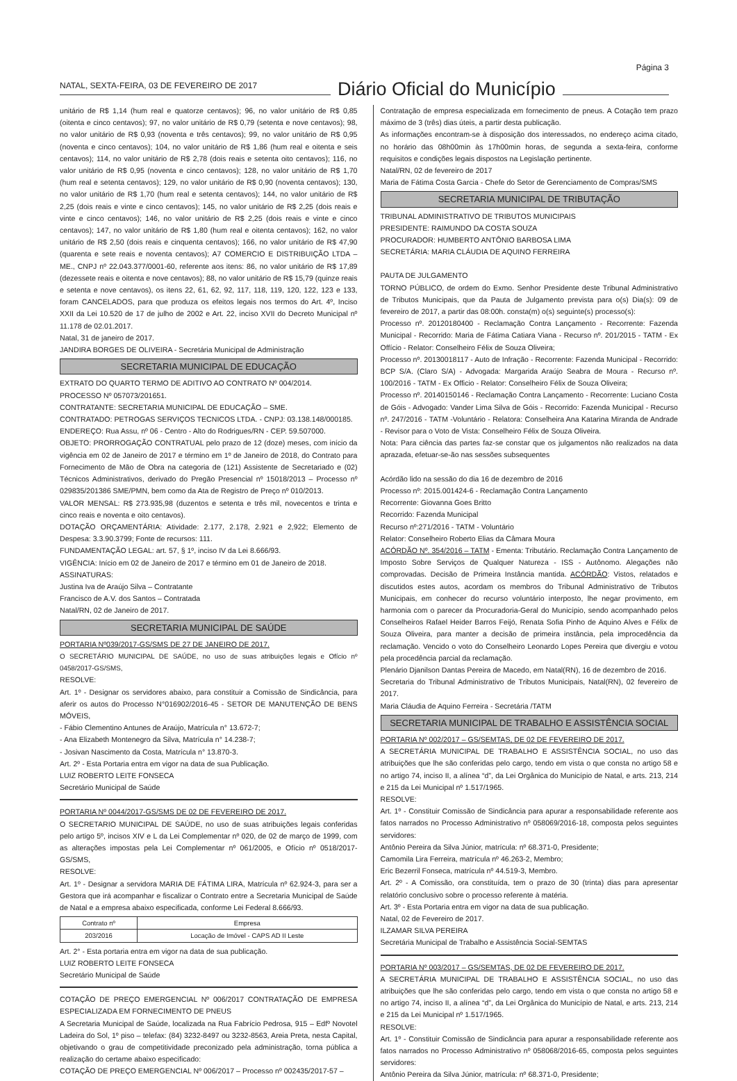NATAL, SEXTA-FEIRA, 03 DE FEVEREIRO DE 2017 Diário Oficial do Município Página 3
unitário de R$ 1,14 (hum real e quatorze centavos); 96, no valor unitário de R$ 0,85 (oitenta e cinco centavos); 97, no valor unitário de R$ 0,79 (setenta e nove centavos); 98, no valor unitário de R$ 0,93 (noventa e três centavos); 99, no valor unitário de R$ 0,95 (noventa e cinco centavos); 104, no valor unitário de R$ 1,86 (hum real e oitenta e seis centavos); 114, no valor unitário de R$ 2,78 (dois reais e setenta oito centavos); 116, no valor unitário de R$ 0,95 (noventa e cinco centavos); 128, no valor unitário de R$ 1,70 (hum real e setenta centavos); 129, no valor unitário de R$ 0,90 (noventa centavos); 130, no valor unitário de R$ 1,70 (hum real e setenta centavos); 144, no valor unitário de R$ 2,25 (dois reais e vinte e cinco centavos); 145, no valor unitário de R$ 2,25 (dois reais e vinte e cinco centavos); 146, no valor unitário de R$ 2,25 (dois reais e vinte e cinco centavos); 147, no valor unitário de R$ 1,80 (hum real e oitenta centavos); 162, no valor unitário de R$ 2,50 (dois reais e cinquenta centavos); 166, no valor unitário de R$ 47,90 (quarenta e sete reais e noventa centavos); A7 COMERCIO E DISTRIBUIÇÃO LTDA – ME., CNPJ nº 22.043.377/0001-60, referente aos itens: 86, no valor unitário de R$ 17,89 (dezessete reais e oitenta e nove centavos); 88, no valor unitário de R$ 15,79 (quinze reais e setenta e nove centavos), os itens 22, 61, 62, 92, 117, 118, 119, 120, 122, 123 e 133, foram CANCELADOS, para que produza os efeitos legais nos termos do Art. 4º, Inciso XXII da Lei 10.520 de 17 de julho de 2002 e Art. 22, inciso XVII do Decreto Municipal nº 11.178 de 02.01.2017.
Natal, 31 de janeiro de 2017.
JANDIRA BORGES DE OLIVEIRA - Secretária Municipal de Administração
SECRETARIA MUNICIPAL DE EDUCAÇÃO
EXTRATO DO QUARTO TERMO DE ADITIVO AO CONTRATO Nº 004/2014.
PROCESSO Nº 057073/201651.
CONTRATANTE: SECRETARIA MUNICIPAL DE EDUCAÇÃO – SME.
CONTRATADO: PETROGAS SERVIÇOS TECNICOS LTDA. - CNPJ: 03.138.148/000185.
ENDEREÇO: Rua Assu, nº 06 - Centro - Alto do Rodrigues/RN - CEP. 59.507000.
OBJETO: PRORROGAÇÃO CONTRATUAL pelo prazo de 12 (doze) meses, com início da vigência em 02 de Janeiro de 2017 e término em 1º de Janeiro de 2018, do Contrato para Fornecimento de Mão de Obra na categoria de (121) Assistente de Secretariado e (02) Técnicos Administrativos, derivado do Pregão Presencial nº 15018/2013 – Processo nº 029835/201386 SME/PMN, bem como da Ata de Registro de Preço nº 010/2013.
VALOR MENSAL: R$ 273.935,98 (duzentos e setenta e três mil, novecentos e trinta e cinco reais e noventa e oito centavos).
DOTAÇÃO ORÇAMENTÁRIA: Atividade: 2.177, 2.178, 2.921 e 2,922; Elemento de Despesa: 3.3.90.3799; Fonte de recursos: 111.
FUNDAMENTAÇÃO LEGAL: art. 57, § 1º, inciso IV da Lei 8.666/93.
VIGÊNCIA: Início em 02 de Janeiro de 2017 e término em 01 de Janeiro de 2018.
ASSINATURAS:
Justina Iva de Araújo Silva – Contratante
Francisco de A.V. dos Santos – Contratada
Natal/RN, 02 de Janeiro de 2017.
SECRETARIA MUNICIPAL DE SAÚDE
PORTARIA Nº039/2017-GS/SMS DE 27 DE JANEIRO DE 2017.
O SECRETÁRIO MUNICIPAL DE SAÚDE, no uso de suas atribuições legais e Ofício nº 0458/2017-GS/SMS,
RESOLVE:
Art. 1º - Designar os servidores abaixo, para constituir a Comissão de Sindicância, para aferir os autos do Processo N°016902/2016-45 - SETOR DE MANUTENÇÃO DE BENS MÓVEIS,
- Fábio Clementino Antunes de Araújo, Matrícula n° 13.672-7;
- Ana Elizabeth Montenegro da Silva, Matrícula n° 14.238-7;
- Josivan Nascimento da Costa, Matrícula n° 13.870-3.
Art. 2º - Esta Portaria entra em vigor na data de sua Publicação.
LUIZ ROBERTO LEITE FONSECA
Secretário Municipal de Saúde
PORTARIA Nº 0044/2017-GS/SMS DE 02 DE FEVEREIRO DE 2017.
O SECRETARIO MUNICIPAL DE SAÚDE, no uso de suas atribuições legais conferidas pelo artigo 5º, incisos XIV e L da Lei Complementar nº 020, de 02 de março de 1999, com as alterações impostas pela Lei Complementar nº 061/2005, e Ofício nº 0518/2017-GS/SMS,
RESOLVE:
Art. 1º - Designar a servidora MARIA DE FÁTIMA LIRA, Matrícula nº 62.924-3, para ser a Gestora que irá acompanhar e fiscalizar o Contrato entre a Secretaria Municipal de Saúde de Natal e a empresa abaixo especificada, conforme Lei Federal 8.666/93.
| Contrato nº | Empresa |
| --- | --- |
| 203/2016 | Locação de Imóvel - CAPS AD II Leste |
Art. 2° - Esta portaria entra em vigor na data de sua publicação.
LUIZ ROBERTO LEITE FONSECA
Secretário Municipal de Saúde
COTAÇÃO DE PREÇO EMERGENCIAL Nº 006/2017 CONTRATAÇÃO DE EMPRESA ESPECIALIZADA EM FORNECIMENTO DE PNEUS
A Secretaria Municipal de Saúde, localizada na Rua Fabrício Pedrosa, 915 – Edfº Novotel Ladeira do Sol, 1º piso – telefax: (84) 3232-8497 ou 3232-8563, Areia Preta, nesta Capital, objetivando o grau de competitividade preconizado pela administração, torna pública a realização do certame abaixo especificado:
COTAÇÃO DE PREÇO EMERGENCIAL Nº 006/2017 – Processo nº 002435/2017-57 –
Contratação de empresa especializada em fornecimento de pneus. A Cotação tem prazo máximo de 3 (três) dias úteis, a partir desta publicação.
As informações encontram-se à disposição dos interessados, no endereço acima citado, no horário das 08h00min às 17h00min horas, de segunda a sexta-feira, conforme requisitos e condições legais dispostos na Legislação pertinente.
Natal/RN, 02 de fevereiro de 2017
Maria de Fátima Costa Garcia - Chefe do Setor de Gerenciamento de Compras/SMS
SECRETARIA MUNICIPAL DE TRIBUTAÇÃO
TRIBUNAL ADMINISTRATIVO DE TRIBUTOS MUNICIPAIS
PRESIDENTE: RAIMUNDO DA COSTA SOUZA
PROCURADOR: HUMBERTO ANTÔNIO BARBOSA LIMA
SECRETÁRIA: MARIA CLÁUDIA DE AQUINO FERREIRA
PAUTA DE JULGAMENTO
TORNO PÚBLICO, de ordem do Exmo. Senhor Presidente deste Tribunal Administrativo de Tributos Municipais, que da Pauta de Julgamento prevista para o(s) Dia(s): 09 de fevereiro de 2017, a partir das 08:00h. consta(m) o(s) seguinte(s) processo(s):
Processo nº. 20120180400 - Reclamação Contra Lançamento - Recorrente: Fazenda Municipal - Recorrido: Maria de Fátima Catiara Viana - Recurso nº. 201/2015 - TATM - Ex Offício - Relator: Conselheiro Félix de Souza Oliveira;
Processo nº. 20130018117 - Auto de Infração - Recorrente: Fazenda Municipal - Recorrido: BCP S/A. (Claro S/A) - Advogada: Margarida Araújo Seabra de Moura - Recurso nº. 100/2016 - TATM - Ex Officio - Relator: Conselheiro Félix de Souza Oliveira;
Processo nº. 20140150146 - Reclamação Contra Lançamento - Recorrente: Luciano Costa de Góis - Advogado: Vander Lima Silva de Góis - Recorrido: Fazenda Municipal - Recurso nº. 247/2016 - TATM -Voluntário - Relatora: Conselheira Ana Katarina Miranda de Andrade - Revisor para o Voto de Vista: Conselheiro Félix de Souza Oliveira.
Nota: Para ciência das partes faz-se constar que os julgamentos não realizados na data aprazada, efetuar-se-ão nas sessões subsequentes
Acórdão lido na sessão do dia 16 de dezembro de 2016
Processo nº: 2015.001424-6 - Reclamação Contra Lançamento
Recorrente: Giovanna Goes Britto
Recorrido: Fazenda Municipal
Recurso nº:271/2016 - TATM - Voluntário
Relator: Conselheiro Roberto Elias da Câmara Moura
ACÓRDÃO Nº. 354/2016 – TATM - Ementa: Tributário. Reclamação Contra Lançamento de Imposto Sobre Serviços de Qualquer Natureza - ISS - Autônomo. Alegações não comprovadas. Decisão de Primeira Instância mantida. ACÓRDÃO: Vistos, relatados e discutidos estes autos, acordam os membros do Tribunal Administrativo de Tributos Municipais, em conhecer do recurso voluntário interposto, lhe negar provimento, em harmonia com o parecer da Procuradoria-Geral do Município, sendo acompanhado pelos Conselheiros Rafael Heider Barros Feijó, Renata Sofia Pinho de Aquino Alves e Félix de Souza Oliveira, para manter a decisão de primeira instância, pela improcedência da reclamação. Vencido o voto do Conselheiro Leonardo Lopes Pereira que divergiu e votou pela procedência parcial da reclamação.
Plenário Djanilson Dantas Pereira de Macedo, em Natal(RN), 16 de dezembro de 2016.
Secretaria do Tribunal Administrativo de Tributos Municipais, Natal(RN), 02 fevereiro de 2017.
Maria Cláudia de Aquino Ferreira - Secretária /TATM
SECRETARIA MUNICIPAL DE TRABALHO E ASSISTÊNCIA SOCIAL
PORTARIA Nº 002/2017 – GS/SEMTAS, DE 02 DE FEVEREIRO DE 2017.
A SECRETÁRIA MUNICIPAL DE TRABALHO E ASSISTÊNCIA SOCIAL, no uso das atribuições que lhe são conferidas pelo cargo, tendo em vista o que consta no artigo 58 e no artigo 74, inciso II, a alínea “d”, da Lei Orgânica do Município de Natal, e arts. 213, 214 e 215 da Lei Municipal nº 1.517/1965.
RESOLVE:
Art. 1º - Constituir Comissão de Sindicância para apurar a responsabilidade referente aos fatos narrados no Processo Administrativo nº 058069/2016-18, composta pelos seguintes servidores:
Antônio Pereira da Silva Júnior, matrícula: nº 68.371-0, Presidente;
Camomila Lira Ferreira, matrícula nº 46.263-2, Membro;
Eric Bezerril Fonseca, matrícula nº 44.519-3, Membro.
Art. 2º - A Comissão, ora constituída, tem o prazo de 30 (trinta) dias para apresentar relatório conclusivo sobre o processo referente à matéria.
Art. 3º - Esta Portaria entra em vigor na data de sua publicação.
Natal, 02 de Fevereiro de 2017.
ILZAMAR SILVA PEREIRA
Secretária Municipal de Trabalho e Assistência Social-SEMTAS
PORTARIA Nº 003/2017 – GS/SEMTAS, DE 02 DE FEVEREIRO DE 2017.
A SECRETÁRIA MUNICIPAL DE TRABALHO E ASSISTÊNCIA SOCIAL, no uso das atribuições que lhe são conferidas pelo cargo, tendo em vista o que consta no artigo 58 e no artigo 74, inciso II, a alínea “d”, da Lei Orgânica do Município de Natal, e arts. 213, 214 e 215 da Lei Municipal nº 1.517/1965.
RESOLVE:
Art. 1º - Constituir Comissão de Sindicância para apurar a responsabilidade referente aos fatos narrados no Processo Administrativo nº 058068/2016-65, composta pelos seguintes servidores:
Antônio Pereira da Silva Júnior, matrícula: nº 68.371-0, Presidente;